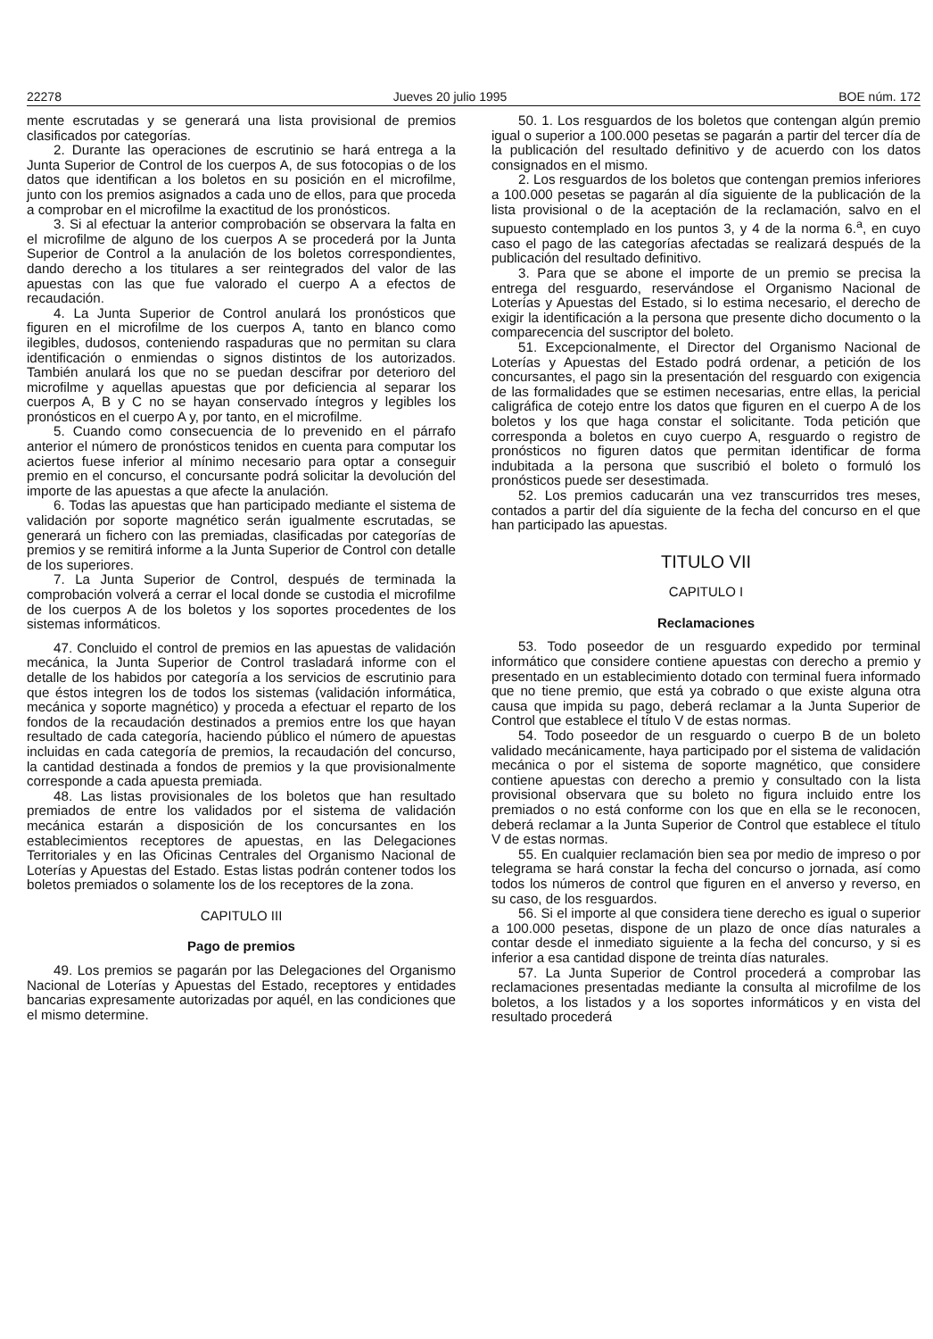22278 Jueves 20 julio 1995 BOE núm. 172
mente escrutadas y se generará una lista provisional de premios clasificados por categorías.
2. Durante las operaciones de escrutinio se hará entrega a la Junta Superior de Control de los cuerpos A, de sus fotocopias o de los datos que identifican a los boletos en su posición en el microfilme, junto con los premios asignados a cada uno de ellos, para que proceda a comprobar en el microfilme la exactitud de los pronósticos.
3. Si al efectuar la anterior comprobación se observara la falta en el microfilme de alguno de los cuerpos A se procederá por la Junta Superior de Control a la anulación de los boletos correspondientes, dando derecho a los titulares a ser reintegrados del valor de las apuestas con las que fue valorado el cuerpo A a efectos de recaudación.
4. La Junta Superior de Control anulará los pronósticos que figuren en el microfilme de los cuerpos A, tanto en blanco como ilegibles, dudosos, conteniendo raspaduras que no permitan su clara identificación o enmiendas o signos distintos de los autorizados. También anulará los que no se puedan descifrar por deterioro del microfilme y aquellas apuestas que por deficiencia al separar los cuerpos A, B y C no se hayan conservado íntegros y legibles los pronósticos en el cuerpo A y, por tanto, en el microfilme.
5. Cuando como consecuencia de lo prevenido en el párrafo anterior el número de pronósticos tenidos en cuenta para computar los aciertos fuese inferior al mínimo necesario para optar a conseguir premio en el concurso, el concursante podrá solicitar la devolución del importe de las apuestas a que afecte la anulación.
6. Todas las apuestas que han participado mediante el sistema de validación por soporte magnético serán igualmente escrutadas, se generará un fichero con las premiadas, clasificadas por categorías de premios y se remitirá informe a la Junta Superior de Control con detalle de los superiores.
7. La Junta Superior de Control, después de terminada la comprobación volverá a cerrar el local donde se custodia el microfilme de los cuerpos A de los boletos y los soportes procedentes de los sistemas informáticos.
47. Concluido el control de premios en las apuestas de validación mecánica, la Junta Superior de Control trasladará informe con el detalle de los habidos por categoría a los servicios de escrutinio para que éstos integren los de todos los sistemas (validación informática, mecánica y soporte magnético) y proceda a efectuar el reparto de los fondos de la recaudación destinados a premios entre los que hayan resultado de cada categoría, haciendo público el número de apuestas incluidas en cada categoría de premios, la recaudación del concurso, la cantidad destinada a fondos de premios y la que provisionalmente corresponde a cada apuesta premiada.
48. Las listas provisionales de los boletos que han resultado premiados de entre los validados por el sistema de validación mecánica estarán a disposición de los concursantes en los establecimientos receptores de apuestas, en las Delegaciones Territoriales y en las Oficinas Centrales del Organismo Nacional de Loterías y Apuestas del Estado. Estas listas podrán contener todos los boletos premiados o solamente los de los receptores de la zona.
CAPITULO III
Pago de premios
49. Los premios se pagarán por las Delegaciones del Organismo Nacional de Loterías y Apuestas del Estado, receptores y entidades bancarias expresamente autorizadas por aquél, en las condiciones que el mismo determine.
50. 1. Los resguardos de los boletos que contengan algún premio igual o superior a 100.000 pesetas se pagarán a partir del tercer día de la publicación del resultado definitivo y de acuerdo con los datos consignados en el mismo.
2. Los resguardos de los boletos que contengan premios inferiores a 100.000 pesetas se pagarán al día siguiente de la publicación de la lista provisional o de la aceptación de la reclamación, salvo en el supuesto contemplado en los puntos 3, y 4 de la norma 6.<sup>a</sup>, en cuyo caso el pago de las categorías afectadas se realizará después de la publicación del resultado definitivo.
3. Para que se abone el importe de un premio se precisa la entrega del resguardo, reservándose el Organismo Nacional de Loterías y Apuestas del Estado, si lo estima necesario, el derecho de exigir la identificación a la persona que presente dicho documento o la comparecencia del suscriptor del boleto.
51. Excepcionalmente, el Director del Organismo Nacional de Loterías y Apuestas del Estado podrá ordenar, a petición de los concursantes, el pago sin la presentación del resguardo con exigencia de las formalidades que se estimen necesarias, entre ellas, la pericial caligráfica de cotejo entre los datos que figuren en el cuerpo A de los boletos y los que haga constar el solicitante. Toda petición que corresponda a boletos en cuyo cuerpo A, resguardo o registro de pronósticos no figuren datos que permitan identificar de forma indubitada a la persona que suscribió el boleto o formuló los pronósticos puede ser desestimada.
52. Los premios caducarán una vez transcurridos tres meses, contados a partir del día siguiente de la fecha del concurso en el que han participado las apuestas.
TITULO VII
CAPITULO I
Reclamaciones
53. Todo poseedor de un resguardo expedido por terminal informático que considere contiene apuestas con derecho a premio y presentado en un establecimiento dotado con terminal fuera informado que no tiene premio, que está ya cobrado o que existe alguna otra causa que impida su pago, deberá reclamar a la Junta Superior de Control que establece el título V de estas normas.
54. Todo poseedor de un resguardo o cuerpo B de un boleto validado mecánicamente, haya participado por el sistema de validación mecánica o por el sistema de soporte magnético, que considere contiene apuestas con derecho a premio y consultado con la lista provisional observara que su boleto no figura incluido entre los premiados o no está conforme con los que en ella se le reconocen, deberá reclamar a la Junta Superior de Control que establece el título V de estas normas.
55. En cualquier reclamación bien sea por medio de impreso o por telegrama se hará constar la fecha del concurso o jornada, así como todos los números de control que figuren en el anverso y reverso, en su caso, de los resguardos.
56. Si el importe al que considera tiene derecho es igual o superior a 100.000 pesetas, dispone de un plazo de once días naturales a contar desde el inmediato siguiente a la fecha del concurso, y si es inferior a esa cantidad dispone de treinta días naturales.
57. La Junta Superior de Control procederá a comprobar las reclamaciones presentadas mediante la consulta al microfilme de los boletos, a los listados y a los soportes informáticos y en vista del resultado procederá